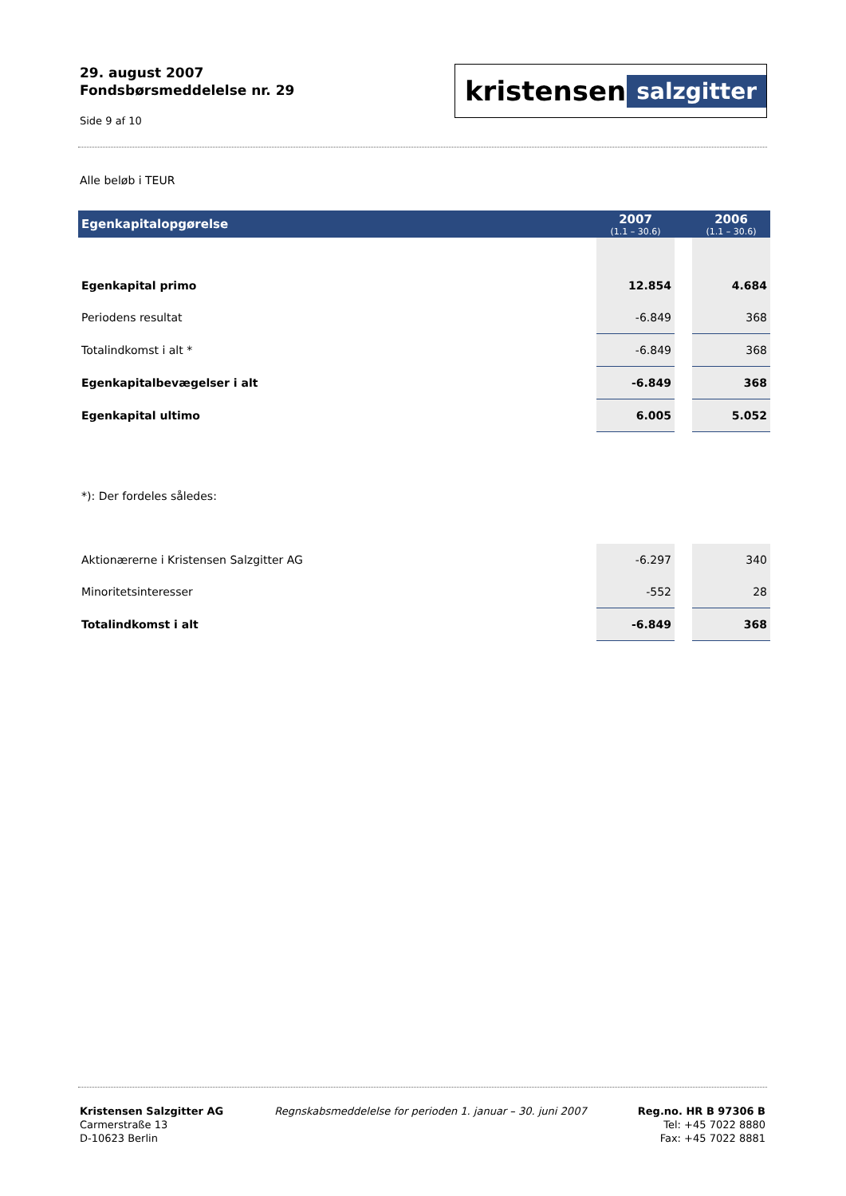29. august 2007
Fondsbørsmeddelelse nr. 29
Side 9 af 10
kristensen salzgitter
Alle beløb i TEUR
| Egenkapitalopgørelse | 2007 (1.1 – 30.6) | | 2006 (1.1 – 30.6) |
| --- | --- | --- | --- |
| Egenkapital primo | 12.854 | | 4.684 |
| Periodens resultat | -6.849 | | 368 |
| Totalindkomst i alt * | -6.849 | | 368 |
| Egenkapitalbevægelser i alt | -6.849 | | 368 |
| Egenkapital ultimo | 6.005 | | 5.052 |
| *): Der fordeles således: | | | |
| Aktionærerne i Kristensen Salzgitter AG | -6.297 | | 340 |
| Minoritetsinteresser | -552 | | 28 |
| Totalindkomst i alt | -6.849 | | 368 |
Kristensen Salzgitter AG
Carmerstraße 13
D-10623 Berlin
Regnskabsmeddelelse for perioden 1. januar – 30. juni 2007
Reg.no. HR B 97306 B
Tel: +45 7022 8880
Fax: +45 7022 8881